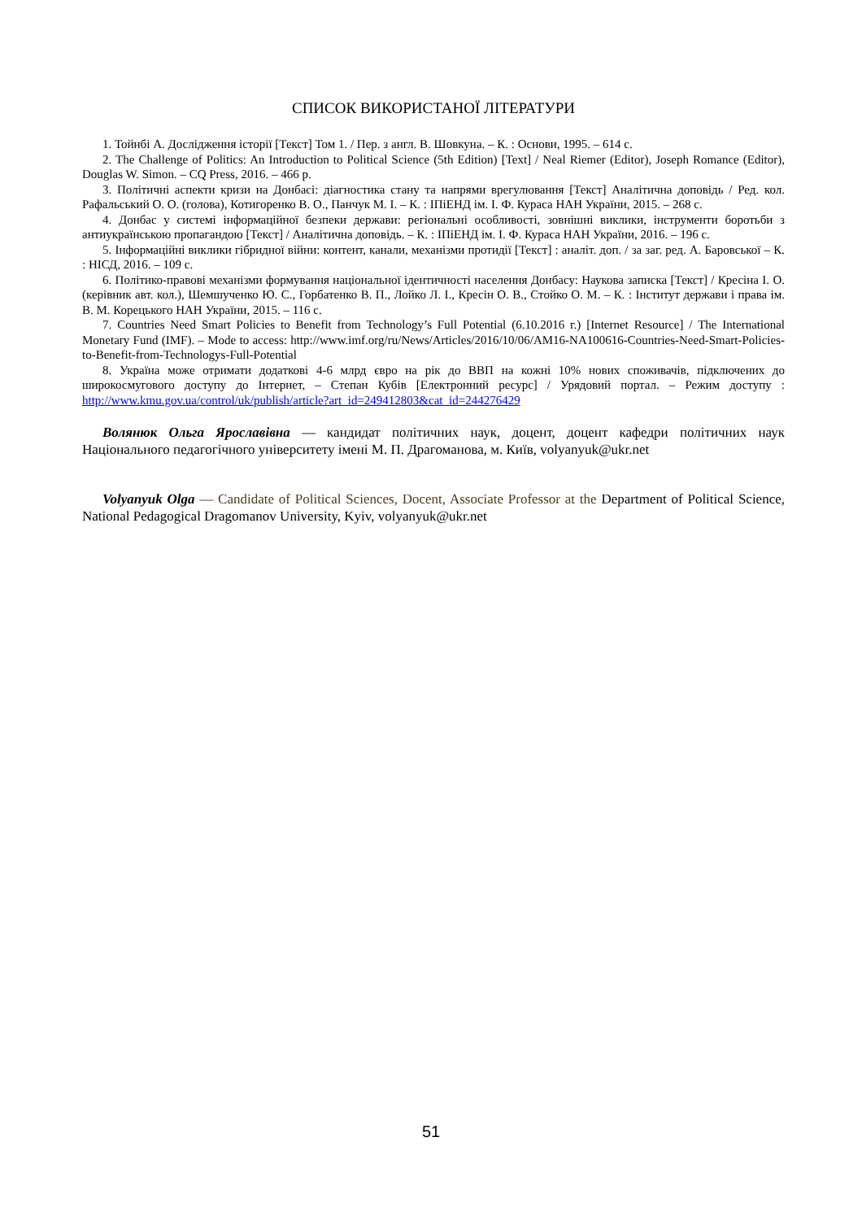СПИСОК ВИКОРИСТАНОЇ ЛІТЕРАТУРИ
1. Тойнбі А. Дослідження історії [Текст] Том 1. / Пер. з англ. В. Шовкуна. – К. : Основи, 1995. – 614 с.
2. The Challenge of Politics: An Introduction to Political Science (5th Edition) [Text] / Neal Riemer (Editor), Joseph Romance (Editor), Douglas W. Simon. – CQ Press, 2016. – 466 p.
3. Політичні аспекти кризи на Донбасі: діагностика стану та напрями врегулювання [Текст] Аналітична доповідь / Ред. кол. Рафальський О. О. (голова), Котигоренко В. О., Панчук М. І. – К. : ІПіЕНД ім. І. Ф. Кураса НАН України, 2015. – 268 с.
4. Донбас у системі інформаційної безпеки держави: регіональні особливості, зовнішні виклики, інструменти боротьби з антиукраїнською пропагандою [Текст] / Аналітична доповідь. – К. : ІПіЕНД ім. І. Ф. Кураса НАН України, 2016. – 196 с.
5. Інформаційні виклики гібридної війни: контент, канали, механізми протидії [Текст] : аналіт. доп. / за заг. ред. А. Баровської – К. : НІСД, 2016. – 109 с.
6. Політико-правові механізми формування національної ідентичності населення Донбасу: Наукова записка [Текст] / Кресіна І. О. (керівник авт. кол.), Шемшученко Ю. С., Горбатенко В. П., Лойко Л. І., Кресін О. В., Стойко О. М. – К. : Інститут держави і права ім. В. М. Корецького НАН України, 2015. – 116 с.
7. Countries Need Smart Policies to Benefit from Technology’s Full Potential (6.10.2016 г.) [Internet Resource] / The International Monetary Fund (IMF). – Mode to access: http://www.imf.org/ru/News/Articles/2016/10/06/AM16-NA100616-Countries-Need-Smart-Policies-to-Benefit-from-Technologys-Full-Potential
8. Україна може отримати додаткові 4-6 млрд євро на рік до ВВП на кожні 10% нових споживачів, підключених до широкосмугового доступу до Інтернет, – Степан Кубів [Електронний ресурс] / Урядовий портал. – Режим доступу : http://www.kmu.gov.ua/control/uk/publish/article?art_id=249412803&cat_id=244276429
Волянюк Ольга Ярославівна — кандидат політичних наук, доцент, доцент кафедри політичних наук Національного педагогічного університету імені М. П. Драгоманова, м. Київ, volyanyuk@ukr.net
Volyanyuk Olga — Candidate of Political Sciences, Docent, Associate Professor at the Department of Political Science, National Pedagogical Dragomanov University, Kyiv, volyanyuk@ukr.net
51